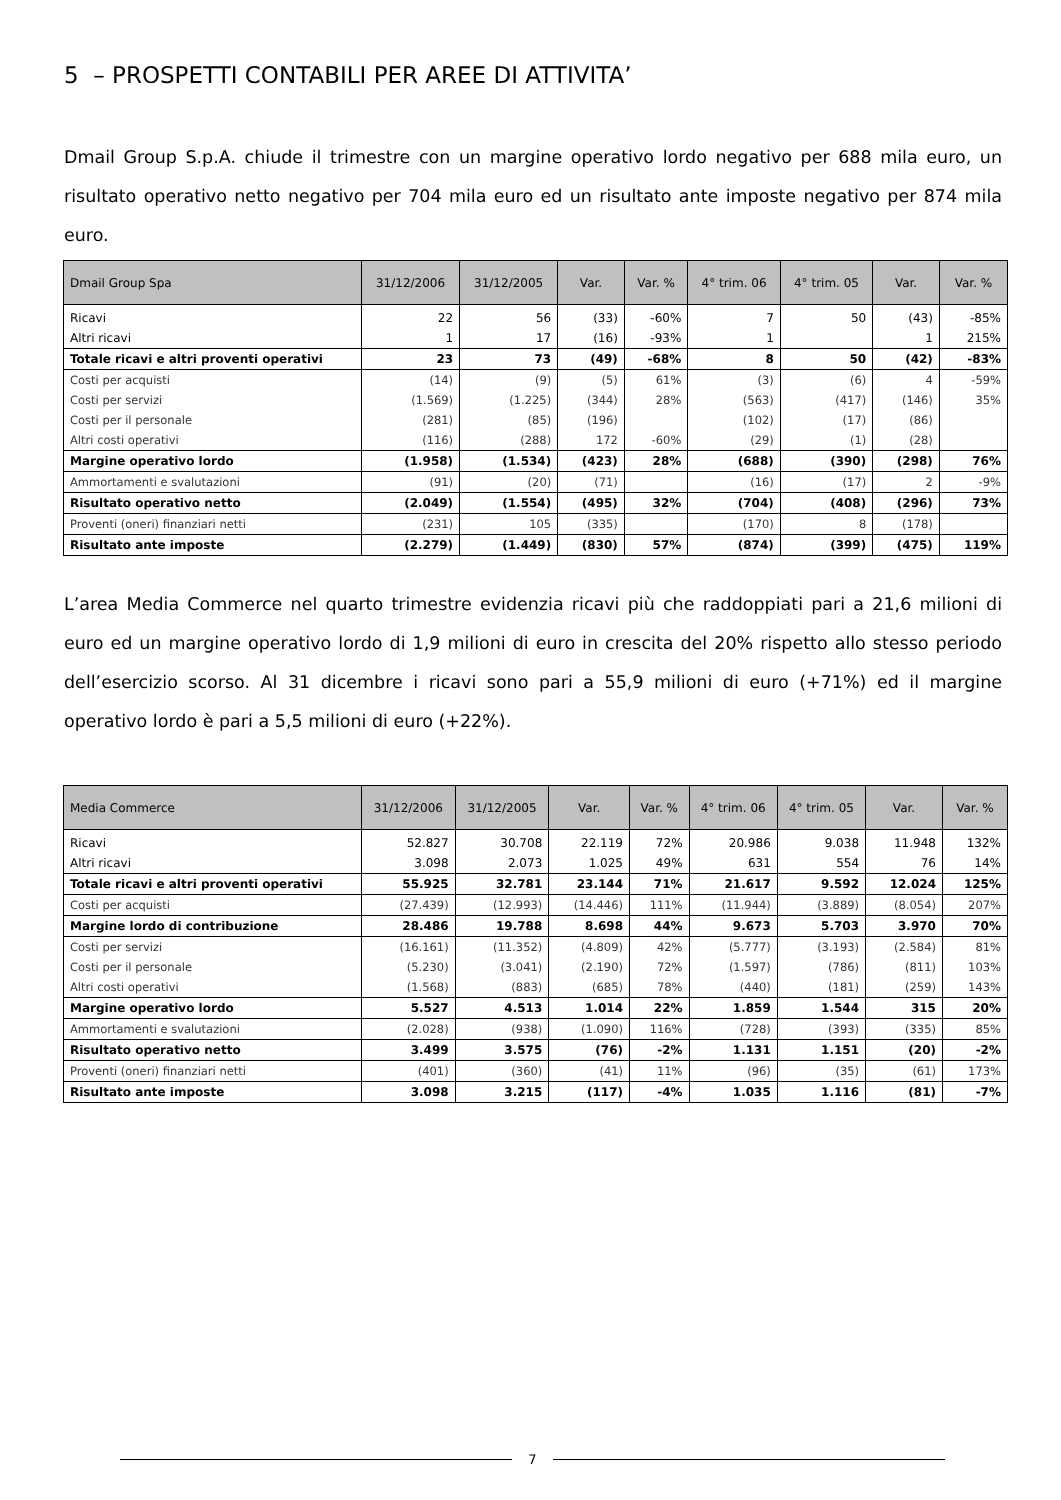5 – PROSPETTI CONTABILI PER AREE DI ATTIVITA’
Dmail Group S.p.A. chiude il trimestre con un margine operativo lordo negativo per 688 mila euro, un risultato operativo netto negativo per 704 mila euro ed un risultato ante imposte negativo per 874 mila euro.
| Dmail Group Spa | 31/12/2006 | 31/12/2005 | Var. | Var. % | 4° trim. 06 | 4° trim. 05 | Var. | Var. % |
| --- | --- | --- | --- | --- | --- | --- | --- | --- |
| Ricavi | 22 | 56 | (33) | -60% | 7 | 50 | (43) | -85% |
| Altri ricavi | 1 | 17 | (16) | -93% | 1 | | 1 | 215% |
| Totale ricavi e altri proventi operativi | 23 | 73 | (49) | -68% | 8 | 50 | (42) | -83% |
| Costi per acquisti | (14) | (9) | (5) | 61% | (3) | (6) | 4 | -59% |
| Costi per servizi | (1.569) | (1.225) | (344) | 28% | (563) | (417) | (146) | 35% |
| Costi per il personale | (281) | (85) | (196) | | (102) | (17) | (86) | |
| Altri costi operativi | (116) | (288) | 172 | -60% | (29) | (1) | (28) | |
| Margine operativo lordo | (1.958) | (1.534) | (423) | 28% | (688) | (390) | (298) | 76% |
| Ammortamenti e svalutazioni | (91) | (20) | (71) | | (16) | (17) | 2 | -9% |
| Risultato operativo netto | (2.049) | (1.554) | (495) | 32% | (704) | (408) | (296) | 73% |
| Proventi (oneri) finanziari netti | (231) | 105 | (335) | | (170) | 8 | (178) | |
| Risultato ante imposte | (2.279) | (1.449) | (830) | 57% | (874) | (399) | (475) | 119% |
L’area Media Commerce nel quarto trimestre evidenzia ricavi più che raddoppiati pari a 21,6 milioni di euro ed un margine operativo lordo di 1,9 milioni di euro in crescita del 20% rispetto allo stesso periodo dell’esercizio scorso. Al 31 dicembre i ricavi sono pari a 55,9 milioni di euro (+71%) ed il margine operativo lordo è pari a 5,5 milioni di euro (+22%).
| Media Commerce | 31/12/2006 | 31/12/2005 | Var. | Var. % | 4° trim. 06 | 4° trim. 05 | Var. | Var. % |
| --- | --- | --- | --- | --- | --- | --- | --- | --- |
| Ricavi | 52.827 | 30.708 | 22.119 | 72% | 20.986 | 9.038 | 11.948 | 132% |
| Altri ricavi | 3.098 | 2.073 | 1.025 | 49% | 631 | 554 | 76 | 14% |
| Totale ricavi e altri proventi operativi | 55.925 | 32.781 | 23.144 | 71% | 21.617 | 9.592 | 12.024 | 125% |
| Costi per acquisti | (27.439) | (12.993) | (14.446) | 111% | (11.944) | (3.889) | (8.054) | 207% |
| Margine lordo di contribuzione | 28.486 | 19.788 | 8.698 | 44% | 9.673 | 5.703 | 3.970 | 70% |
| Costi per servizi | (16.161) | (11.352) | (4.809) | 42% | (5.777) | (3.193) | (2.584) | 81% |
| Costi per il personale | (5.230) | (3.041) | (2.190) | 72% | (1.597) | (786) | (811) | 103% |
| Altri costi operativi | (1.568) | (883) | (685) | 78% | (440) | (181) | (259) | 143% |
| Margine operativo lordo | 5.527 | 4.513 | 1.014 | 22% | 1.859 | 1.544 | 315 | 20% |
| Ammortamenti e svalutazioni | (2.028) | (938) | (1.090) | 116% | (728) | (393) | (335) | 85% |
| Risultato operativo netto | 3.499 | 3.575 | (76) | -2% | 1.131 | 1.151 | (20) | -2% |
| Proventi (oneri) finanziari netti | (401) | (360) | (41) | 11% | (96) | (35) | (61) | 173% |
| Risultato ante imposte | 3.098 | 3.215 | (117) | -4% | 1.035 | 1.116 | (81) | -7% |
7